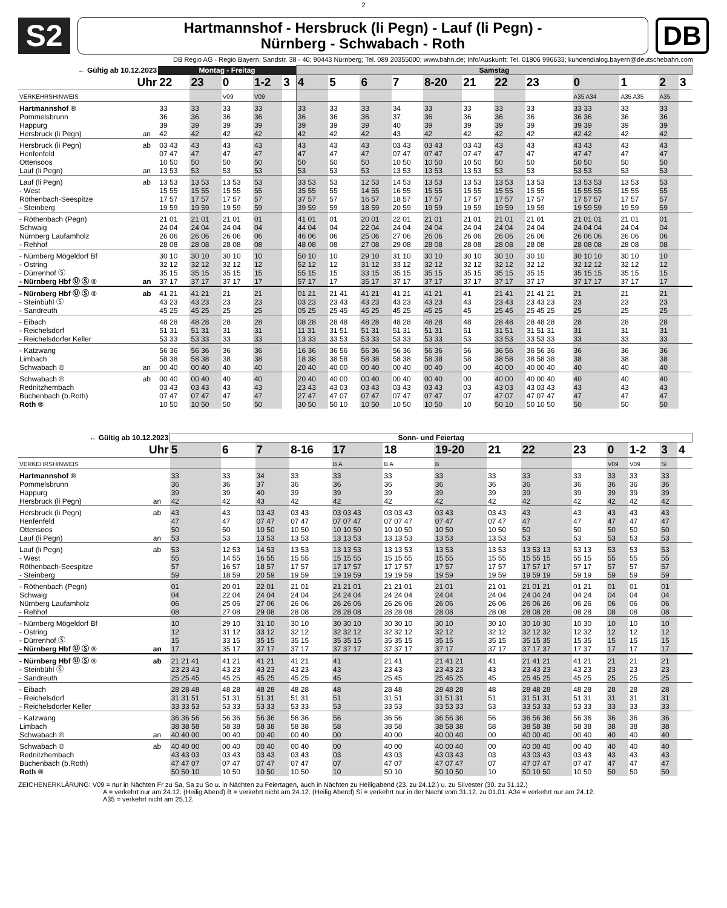2
S2
Hartmannshof - Hersbruck (li Pegn) - Lauf (li Pegn) -
Nürnberg - Schwabach - Roth
DB
DB Regio AG - Regio Bayern; Sandstr. 38 - 40; 90443 Nürnberg; Tel. 089 20355000; www.bahn.de; Info/Auskunft: Tel. 01806 996633; kundendialog.bayern@deutschebahn.com
| ← Gültig ab 10.12.2023 | | Montag - Freitag | | | | | Samstag | | | | | | | | | | | |
| --- | --- | --- | --- | --- | --- | --- | --- | --- | --- | --- | --- | --- | --- | --- | --- | --- | --- | --- |
| Uhr | | 22 | 23 | 0 | 1-2 | 3 | 4 | 5 | 6 | 7 | 8-20 | 21 | 22 | 23 | 0 | 1 | 2 | 3 |
| VERKEHRSHINWEIS | | | | V09 | V09 | | | | | | | | | | A35 A34 | A35 A35 | A35 | |
| Hartmannshof ® | | 33 | 33 | 33 | 33 | | 33 | 33 | 33 | 34 | 33 | 33 | 33 | 33 | 33 33 | 33 | 33 | |
| Pommelsbrunn | | 36 | 36 | 36 | 36 | | 36 | 36 | 36 | 37 | 36 | 36 | 36 | 36 | 36 36 | 36 | 36 | |
| Happurg | | 39 | 39 | 39 | 39 | | 39 | 39 | 39 | 40 | 39 | 39 | 39 | 39 | 39 39 | 39 | 39 | |
| Hersbruck (li Pegn) | an | 42 | 42 | 42 | 42 | | 42 | 42 | 42 | 43 | 42 | 42 | 42 | 42 | 42 42 | 42 | 42 | |
| Hersbruck (li Pegn) | ab | 03 43 | 43 | 43 | 43 | | 43 | 43 | 43 | 03 43 | 03 43 | 03 43 | 43 | 43 | 43 43 | 43 | 43 | |
| Henfenfeld | | 07 47 | 47 | 47 | 47 | | 47 | 47 | 47 | 07 47 | 07 47 | 07 47 | 47 | 47 | 47 47 | 47 | 47 | |
| Ottensoos | | 10 50 | 50 | 50 | 50 | | 50 | 50 | 50 | 10 50 | 10 50 | 10 50 | 50 | 50 | 50 50 | 50 | 50 | |
| Lauf (li Pegn) | an | 13 53 | 53 | 53 | 53 | | 53 | 53 | 53 | 13 53 | 13 53 | 13 53 | 53 | 53 | 53 53 | 53 | 53 | |
| Lauf (li Pegn) | ab | 13 53 | 13 53 | 13 53 | 53 | | 33 53 | 53 | 12 53 | 14 53 | 13 53 | 13 53 | 13 53 | 13 53 | 13 53 53 | 13 53 | 53 | |
| - West | | 15 55 | 15 55 | 15 55 | 55 | | 35 55 | 55 | 14 55 | 16 55 | 15 55 | 15 55 | 15 55 | 15 55 | 15 55 55 | 15 55 | 55 | |
| Röthenbach-Seespitze | | 17 57 | 17 57 | 17 57 | 57 | | 37 57 | 57 | 16 57 | 18 57 | 17 57 | 17 57 | 17 57 | 17 57 | 17 57 57 | 17 57 | 57 | |
| - Steinberg | | 19 59 | 19 59 | 19 59 | 59 | | 39 59 | 59 | 18 59 | 20 59 | 19 59 | 19 59 | 19 59 | 19 59 | 19 59 59 | 19 59 | 59 | |
| - Röthenbach (Pegn) | | 21 01 | 21 01 | 21 01 | 01 | | 41 01 | 01 | 20 01 | 22 01 | 21 01 | 21 01 | 21 01 | 21 01 | 21 01 01 | 21 01 | 01 | |
| Schwaig | | 24 04 | 24 04 | 24 04 | 04 | | 44 04 | 04 | 22 04 | 24 04 | 24 04 | 24 04 | 24 04 | 24 04 | 24 04 04 | 24 04 | 04 | |
| Nürnberg Laufamholz | | 26 06 | 26 06 | 26 06 | 06 | | 46 06 | 06 | 25 06 | 27 06 | 26 06 | 26 06 | 26 06 | 26 06 | 26 06 06 | 26 06 | 06 | |
| - Rehhof | | 28 08 | 28 08 | 28 08 | 08 | | 48 08 | 08 | 27 08 | 29 08 | 28 08 | 28 08 | 28 08 | 28 08 | 28 08 08 | 28 08 | 08 | |
| - Nürnberg Mögeldorf Bf | | 30 10 | 30 10 | 30 10 | 10 | | 50 10 | 10 | 29 10 | 31 10 | 30 10 | 30 10 | 30 10 | 30 10 | 30 10 10 | 30 10 | 10 | |
| - Ostring | | 32 12 | 32 12 | 32 12 | 12 | | 52 12 | 12 | 31 12 | 33 12 | 32 12 | 32 12 | 32 12 | 32 12 | 32 12 12 | 32 12 | 12 | |
| - Dürrenhof Ⓢ | | 35 15 | 35 15 | 35 15 | 15 | | 55 15 | 15 | 33 15 | 35 15 | 35 15 | 35 15 | 35 15 | 35 15 | 35 15 15 | 35 15 | 15 | |
| - Nürnberg Hbf Ⓤ Ⓢ ® | an | 37 17 | 37 17 | 37 17 | 17 | | 57 17 | 17 | 35 17 | 37 17 | 37 17 | 37 17 | 37 17 | 37 17 | 37 17 17 | 37 17 | 17 | |
| - Nürnberg Hbf Ⓤ Ⓢ ® | ab | 41 21 | 41 21 | 21 | 21 | | 01 21 | 21 41 | 41 21 | 41 21 | 41 21 | 41 | 21 41 | 21 41 21 | 21 | 21 | 21 | |
| - Steinbühl Ⓢ | | 43 23 | 43 23 | 23 | 23 | | 03 23 | 23 43 | 43 23 | 43 23 | 43 23 | 43 | 23 43 | 23 43 23 | 23 | 23 | 23 | |
| - Sandreuth | | 45 25 | 45 25 | 25 | 25 | | 05 25 | 25 45 | 45 25 | 45 25 | 45 25 | 45 | 25 45 | 25 45 25 | 25 | 25 | 25 | |
| - Eibach | | 48 28 | 48 28 | 28 | 28 | | 08 28 | 28 48 | 48 28 | 48 28 | 48 28 | 48 | 28 48 | 28 48 28 | 28 | 28 | 28 | |
| - Reichelsdorf | | 51 31 | 51 31 | 31 | 31 | | 11 31 | 31 51 | 51 31 | 51 31 | 51 31 | 51 | 31 51 | 31 51 31 | 31 | 31 | 31 | |
| - Reichelsdorfer Keller | | 53 33 | 53 33 | 33 | 33 | | 13 33 | 33 53 | 53 33 | 53 33 | 53 33 | 53 | 33 53 | 33 53 33 | 33 | 33 | 33 | |
| - Katzwang | | 56 36 | 56 36 | 36 | 36 | | 16 36 | 36 56 | 56 36 | 56 36 | 56 36 | 56 | 36 56 | 36 56 36 | 36 | 36 | 36 | |
| Limbach | | 58 38 | 58 38 | 38 | 38 | | 18 38 | 38 58 | 58 38 | 58 38 | 58 38 | 58 | 38 58 | 38 58 38 | 38 | 38 | 38 | |
| Schwabach ® | an | 00 40 | 00 40 | 40 | 40 | | 20 40 | 40 00 | 00 40 | 00 40 | 00 40 | 00 | 40 00 | 40 00 40 | 40 | 40 | 40 | |
| Schwabach ® | ab | 00 40 | 00 40 | 40 | 40 | | 20 40 | 40 00 | 00 40 | 00 40 | 00 40 | 00 | 40 00 | 40 00 40 | 40 | 40 | 40 | |
| Rednitzhembach | | 03 43 | 03 43 | 43 | 43 | | 23 43 | 43 03 | 03 43 | 03 43 | 03 43 | 03 | 43 03 | 43 03 43 | 43 | 43 | 43 | |
| Büchenbach (b.Roth) | | 07 47 | 07 47 | 47 | 47 | | 27 47 | 47 07 | 07 47 | 07 47 | 07 47 | 07 | 47 07 | 47 07 47 | 47 | 47 | 47 | |
| Roth ® | | 10 50 | 10 50 | 50 | 50 | | 30 50 | 50 10 | 10 50 | 10 50 | 10 50 | 10 | 50 10 | 50 10 50 | 50 | 50 | 50 | |
| ← Gültig ab 10.12.2023 | | Sonn- und Feiertag | | | | | | | | | | | | | |
| --- | --- | --- | --- | --- | --- | --- | --- | --- | --- | --- | --- | --- | --- | --- | --- |
| Uhr | | 5 | 6 | 7 | 8-16 | 17 | 18 | 19-20 | 21 | 22 | 23 | 0 | 1-2 | 3 | 4 |
| VERKEHRSHINWEIS | | | | | | B A | B A | B | | | | V09 | V09 | Si | |
| Hartmannshof ® | | 33 | 33 | 34 | 33 | 33 | 33 | 33 | 33 | 33 | 33 | 33 | 33 | 33 | |
| Pommelsbrunn | | 36 | 36 | 37 | 36 | 36 | 36 | 36 | 36 | 36 | 36 | 36 | 36 | 36 | |
| Happurg | | 39 | 39 | 40 | 39 | 39 | 39 | 39 | 39 | 39 | 39 | 39 | 39 | 39 | |
| Hersbruck (li Pegn) | an | 42 | 42 | 43 | 42 | 42 | 42 | 42 | 42 | 42 | 42 | 42 | 42 | 42 | |
| Hersbruck (li Pegn) | ab | 43 | 43 | 03 43 | 03 43 | 03 03 43 | 03 03 43 | 03 43 | 03 43 | 43 | 43 | 43 | 43 | 43 | |
| Henfenfeld | | 47 | 47 | 07 47 | 07 47 | 07 07 47 | 07 07 47 | 07 47 | 07 47 | 47 | 47 | 47 | 47 | 47 | |
| Ottensoos | | 50 | 50 | 10 50 | 10 50 | 10 10 50 | 10 10 50 | 10 50 | 10 50 | 50 | 50 | 50 | 50 | 50 | |
| Lauf (li Pegn) | an | 53 | 53 | 13 53 | 13 53 | 13 13 53 | 13 13 53 | 13 53 | 13 53 | 53 | 53 | 53 | 53 | 53 | |
| Lauf (li Pegn) | ab | 53 | 12 53 | 14 53 | 13 53 | 13 13 53 | 13 13 53 | 13 53 | 13 53 | 13 53 13 | 53 13 | 53 | 53 | 53 | |
| - West | | 55 | 14 55 | 16 55 | 15 55 | 15 15 55 | 15 15 55 | 15 55 | 15 55 | 15 55 15 | 55 15 | 55 | 55 | 55 | |
| Röthenbach-Seespitze | | 57 | 16 57 | 18 57 | 17 57 | 17 17 57 | 17 17 57 | 17 57 | 17 57 | 17 57 17 | 57 17 | 57 | 57 | 57 | |
| - Steinberg | | 59 | 18 59 | 20 59 | 19 59 | 19 19 59 | 19 19 59 | 19 59 | 19 59 | 19 59 19 | 59 19 | 59 | 59 | 59 | |
| - Röthenbach (Pegn) | | 01 | 20 01 | 22 01 | 21 01 | 21 21 01 | 21 21 01 | 21 01 | 21 01 | 21 01 21 | 01 21 | 01 | 01 | 01 | |
| Schwaig | | 04 | 22 04 | 24 04 | 24 04 | 24 24 04 | 24 24 04 | 24 04 | 24 04 | 24 04 24 | 04 24 | 04 | 04 | 04 | |
| Nürnberg Laufamholz | | 06 | 25 06 | 27 06 | 26 06 | 26 26 06 | 26 26 06 | 26 06 | 26 06 | 26 06 26 | 06 26 | 06 | 06 | 06 | |
| - Rehhof | | 08 | 27 08 | 29 08 | 28 08 | 28 28 08 | 28 28 08 | 28 08 | 28 08 | 28 08 28 | 08 28 | 08 | 08 | 08 | |
| - Nürnberg Mögeldorf Bf | | 10 | 29 10 | 31 10 | 30 10 | 30 30 10 | 30 30 10 | 30 10 | 30 10 | 30 10 30 | 10 30 | 10 | 10 | 10 | |
| - Ostring | | 12 | 31 12 | 33 12 | 32 12 | 32 32 12 | 32 32 12 | 32 12 | 32 12 | 32 12 32 | 12 32 | 12 | 12 | 12 | |
| - Dürrenhof Ⓢ | | 15 | 33 15 | 35 15 | 35 15 | 35 35 15 | 35 35 15 | 35 15 | 35 15 | 35 15 35 | 15 35 | 15 | 15 | 15 | |
| - Nürnberg Hbf Ⓤ Ⓢ ® | an | 17 | 35 17 | 37 17 | 37 17 | 37 37 17 | 37 37 17 | 37 17 | 37 17 | 37 17 37 | 17 37 | 17 | 17 | 17 | |
| - Nürnberg Hbf Ⓤ Ⓢ ® | ab | 21 21 41 | 41 21 | 41 21 | 41 21 | 41 | 21 41 | 21 41 21 | 41 | 21 41 21 | 41 21 | 21 | 21 | 21 | |
| - Steinbühl Ⓢ | | 23 23 43 | 43 23 | 43 23 | 43 23 | 43 | 23 43 | 23 43 23 | 43 | 23 43 23 | 43 23 | 23 | 23 | 23 | |
| - Sandreuth | | 25 25 45 | 45 25 | 45 25 | 45 25 | 45 | 25 45 | 25 45 25 | 45 | 25 45 25 | 45 25 | 25 | 25 | 25 | |
| - Eibach | | 28 28 48 | 48 28 | 48 28 | 48 28 | 48 | 28 48 | 28 48 28 | 48 | 28 48 28 | 48 28 | 28 | 28 | 28 | |
| - Reichelsdorf | | 31 31 51 | 51 31 | 51 31 | 51 31 | 51 | 31 51 | 31 51 31 | 51 | 31 51 31 | 51 31 | 31 | 31 | 31 | |
| - Reichelsdorfer Keller | | 33 33 53 | 53 33 | 53 33 | 53 33 | 53 | 33 53 | 33 53 33 | 53 | 33 53 33 | 53 33 | 33 | 33 | 33 | |
| - Katzwang | | 36 36 56 | 56 36 | 56 36 | 56 36 | 56 | 36 56 | 36 56 36 | 56 | 36 56 36 | 56 36 | 36 | 36 | 36 | |
| Limbach | | 38 38 58 | 58 38 | 58 38 | 58 38 | 58 | 38 58 | 38 58 38 | 58 | 38 58 38 | 58 38 | 38 | 38 | 38 | |
| Schwabach ® | an | 40 40 00 | 00 40 | 00 40 | 00 40 | 00 | 40 00 | 40 00 40 | 00 | 40 00 40 | 00 40 | 40 | 40 | 40 | |
| Schwabach ® | ab | 40 40 00 | 00 40 | 00 40 | 00 40 | 00 | 40 00 | 40 00 40 | 00 | 40 00 40 | 00 40 | 40 | 40 | 40 | |
| Rednitzhembach | | 43 43 03 | 03 43 | 03 43 | 03 43 | 03 | 43 03 | 43 03 43 | 03 | 43 03 43 | 03 43 | 43 | 43 | 43 | |
| Büchenbach (b.Roth) | | 47 47 07 | 07 47 | 07 47 | 07 47 | 07 | 47 07 | 47 07 47 | 07 | 47 07 47 | 07 47 | 47 | 47 | 47 | |
| Roth ® | | 50 50 10 | 10 50 | 10 50 | 10 50 | 10 | 50 10 | 50 10 50 | 10 | 50 10 50 | 10 50 | 50 | 50 | 50 | |
ZEICHENERKLÄRUNG: V09 = nur in Nächten Fr zu Sa, Sa zu So u. in Nächten zu Feiertagen, auch in Nächten zu Heiligabend (23. zu 24.12.) u. zu Silvester (30. zu 31.12.)
A = verkehrt nur am 24.12. (Heilig Abend) B = verkehrt nicht am 24.12. (Heilig Abend) Si = verkehrt nur in der Nacht vom 31.12. zu 01.01. A34 = verkehrt nur am 24.12.
A35 = verkehrt nicht am 25.12.